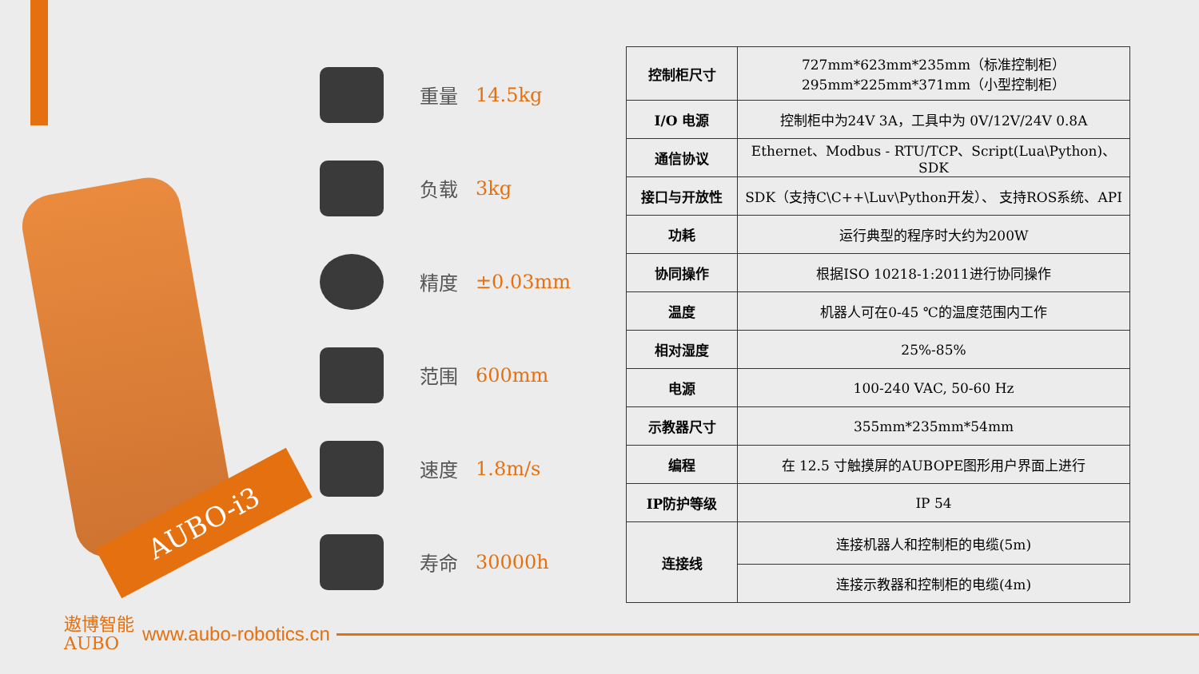AUBO-i3
重量 14.5kg
负载 3kg
精度 ±0.03mm
范围 600mm
速度 1.8m/s
寿命 30000h
| 控制柜尺寸 | 727mm*623mm*235mm（标准控制柜） 295mm*225mm*371mm（小型控制柜） |
| I/O 电源 | 控制柜中为24V 3A，工具中为 0V/12V/24V 0.8A |
| 通信协议 | Ethernet、Modbus - RTU/TCP、Script(Lua\Python)、SDK |
| 接口与开放性 | SDK（支持C\C++\Luv\Python开发）、 支持ROS系统、API |
| 功耗 | 运行典型的程序时大约为200W |
| 协同操作 | 根据ISO 10218-1:2011进行协同操作 |
| 温度 | 机器人可在0-45 ℃的温度范围内工作 |
| 相对湿度 | 25%-85% |
| 电源 | 100-240 VAC, 50-60 Hz |
| 示教器尺寸 | 355mm*235mm*54mm |
| 编程 | 在 12.5 寸触摸屏的AUBOPE图形用户界面上进行 |
| IP防护等级 | IP 54 |
| 连接线 | 连接机器人和控制柜的电缆(5m) |
| | 连接示教器和控制柜的电缆(4m) |
遨博智能
AUBO
www.aubo-robotics.cn